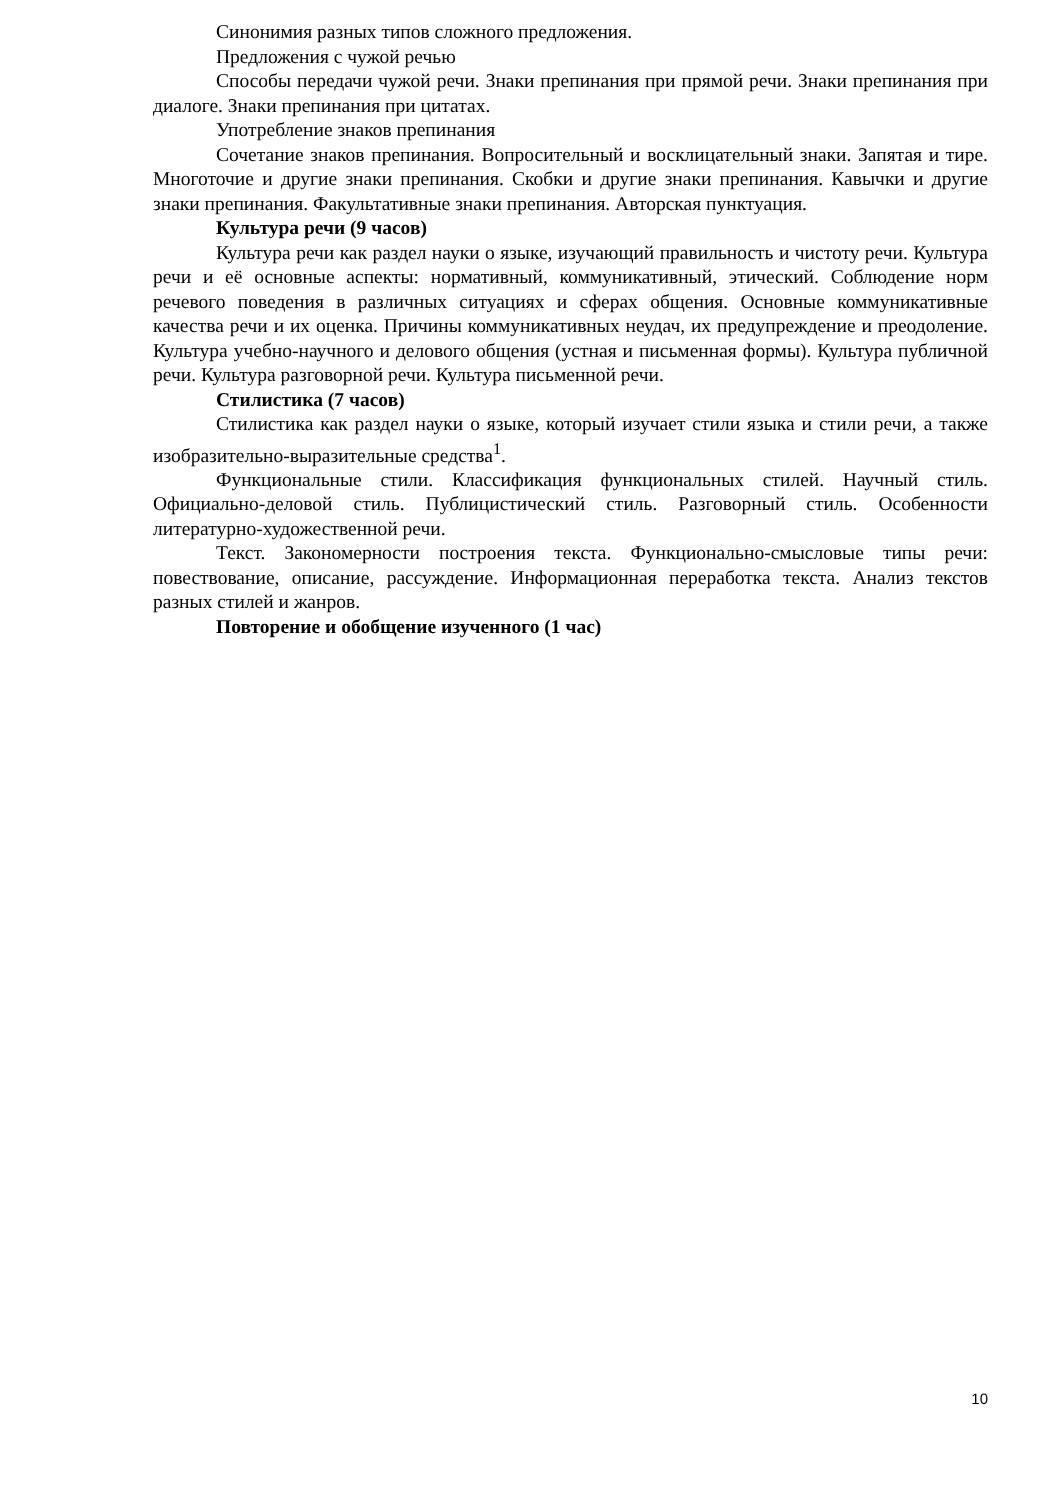Синонимия разных типов сложного предложения.
Предложения с чужой речью
Способы передачи чужой речи. Знаки препинания при прямой речи. Знаки препинания при диалоге. Знаки препинания при цитатах.
Употребление знаков препинания
Сочетание знаков препинания. Вопросительный и восклицательный знаки. Запятая и тире. Многоточие и другие знаки препинания. Скобки и другие знаки препинания. Кавычки и другие знаки препинания. Факультативные знаки препинания. Авторская пунктуация.
Культура речи (9 часов)
Культура речи как раздел науки о языке, изучающий правильность и чистоту речи. Культура речи и её основные аспекты: нормативный, коммуникативный, этический. Соблюдение норм речевого поведения в различных ситуациях и сферах общения. Основные коммуникативные качества речи и их оценка. Причины коммуникативных неудач, их предупреждение и преодоление. Культура учебно-научного и делового общения (устная и письменная формы). Культура публичной речи. Культура разговорной речи. Культура письменной речи.
Стилистика (7 часов)
Стилистика как раздел науки о языке, который изучает стили языка и стили речи, а также изобразительно-выразительные средства<sup>1</sup>.
Функциональные стили. Классификация функциональных стилей. Научный стиль. Официально-деловой стиль. Публицистический стиль. Разговорный стиль. Особенности литературно-художественной речи.
Текст. Закономерности построения текста. Функционально-смысловые типы речи: повествование, описание, рассуждение. Информационная переработка текста. Анализ текстов разных стилей и жанров.
Повторение и обобщение изученного (1 час)
10